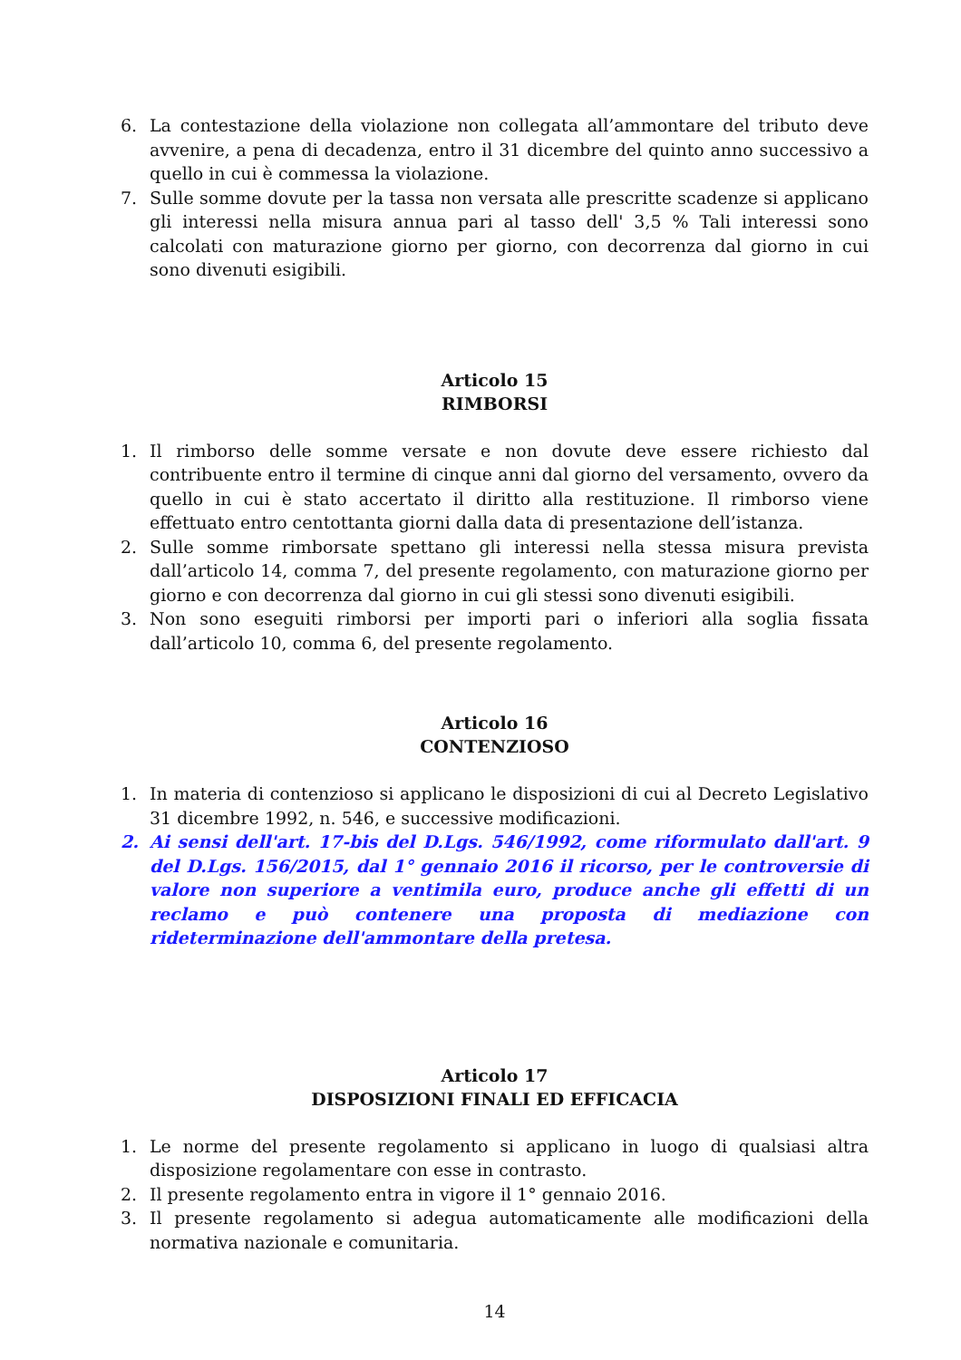6. La contestazione della violazione non collegata all’ammontare del tributo deve avvenire, a pena di decadenza, entro il 31 dicembre del quinto anno successivo a quello in cui è commessa la violazione.
7. Sulle somme dovute per la tassa non versata alle prescritte scadenze si applicano gli interessi nella misura annua pari al tasso dell' 3,5 % Tali interessi sono calcolati con maturazione giorno per giorno, con decorrenza dal giorno in cui sono divenuti esigibili.
Articolo 15
RIMBORSI
1. Il rimborso delle somme versate e non dovute deve essere richiesto dal contribuente entro il termine di cinque anni dal giorno del versamento, ovvero da quello in cui è stato accertato il diritto alla restituzione. Il rimborso viene effettuato entro centottanta giorni dalla data di presentazione dell’istanza.
2. Sulle somme rimborsate spettano gli interessi nella stessa misura prevista dall’articolo 14, comma 7, del presente regolamento, con maturazione giorno per giorno e con decorrenza dal giorno in cui gli stessi sono divenuti esigibili.
3. Non sono eseguiti rimborsi per importi pari o inferiori alla soglia fissata dall’articolo 10, comma 6, del presente regolamento.
Articolo 16
CONTENZIOSO
1. In materia di contenzioso si applicano le disposizioni di cui al Decreto Legislativo 31 dicembre 1992, n. 546, e successive modificazioni.
2. Ai sensi dell'art. 17-bis del D.Lgs. 546/1992, come riformulato dall'art. 9 del D.Lgs. 156/2015, dal 1° gennaio 2016 il ricorso, per le controversie di valore non superiore a ventimila euro, produce anche gli effetti di un reclamo e può contenere una proposta di mediazione con rideterminazione dell'ammontare della pretesa.
Articolo 17
DISPOSIZIONI FINALI ED EFFICACIA
1. Le norme del presente regolamento si applicano in luogo di qualsiasi altra disposizione regolamentare con esse in contrasto.
2. Il presente regolamento entra in vigore il 1° gennaio 2016.
3. Il presente regolamento si adegua automaticamente alle modificazioni della normativa nazionale e comunitaria.
14